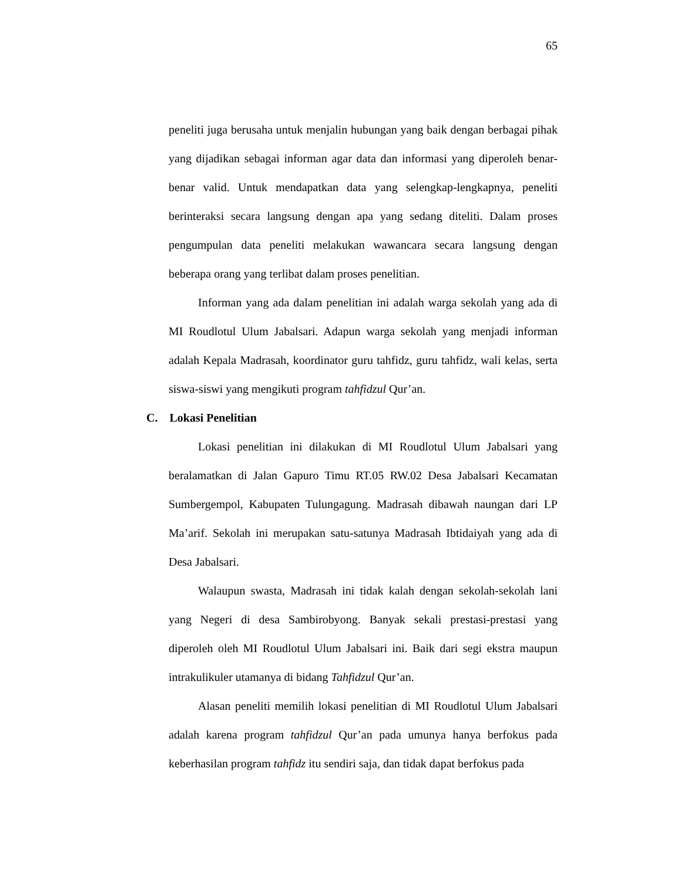65
peneliti juga berusaha untuk menjalin hubungan yang baik dengan berbagai pihak yang dijadikan sebagai informan agar data dan informasi yang diperoleh benar-benar valid. Untuk mendapatkan data yang selengkap-lengkapnya, peneliti berinteraksi secara langsung dengan apa yang sedang diteliti. Dalam proses pengumpulan data peneliti melakukan wawancara secara langsung dengan beberapa orang yang terlibat dalam proses penelitian.
Informan yang ada dalam penelitian ini adalah warga sekolah yang ada di MI Roudlotul Ulum Jabalsari. Adapun warga sekolah yang menjadi informan adalah Kepala Madrasah, koordinator guru tahfidz, guru tahfidz, wali kelas, serta siswa-siswi yang mengikuti program tahfidzul Qur’an.
C. Lokasi Penelitian
Lokasi penelitian ini dilakukan di MI Roudlotul Ulum Jabalsari yang beralamatkan di Jalan Gapuro Timu RT.05 RW.02 Desa Jabalsari Kecamatan Sumbergempol, Kabupaten Tulungagung. Madrasah dibawah naungan dari LP Ma’arif. Sekolah ini merupakan satu-satunya Madrasah Ibtidaiyah yang ada di Desa Jabalsari.
Walaupun swasta, Madrasah ini tidak kalah dengan sekolah-sekolah lani yang Negeri di desa Sambirobyong. Banyak sekali prestasi-prestasi yang diperoleh oleh MI Roudlotul Ulum Jabalsari ini. Baik dari segi ekstra maupun intrakulikuler utamanya di bidang Tahfidzul Qur’an.
Alasan peneliti memilih lokasi penelitian di MI Roudlotul Ulum Jabalsari adalah karena program tahfidzul Qur’an pada umunya hanya berfokus pada keberhasilan program tahfidz itu sendiri saja, dan tidak dapat berfokus pada